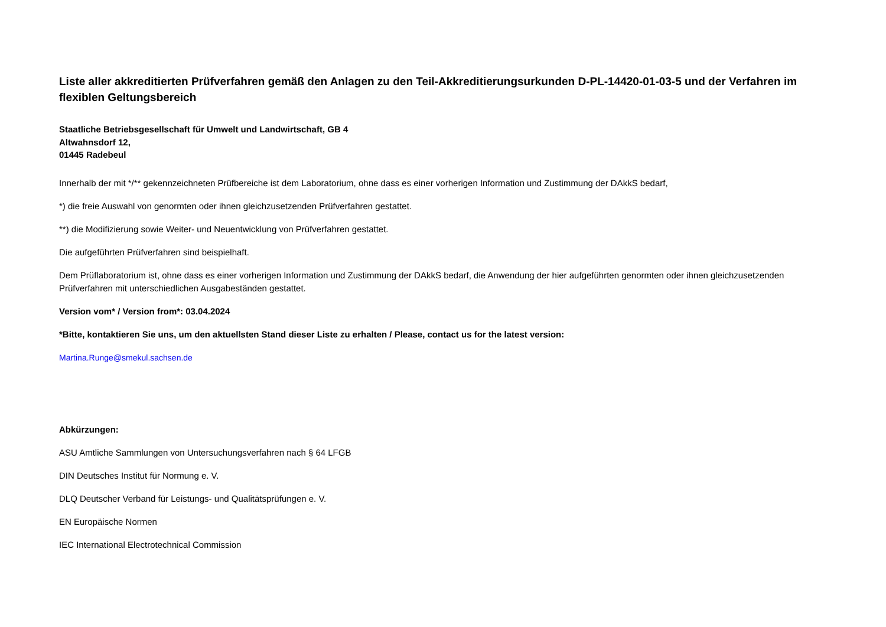Liste aller akkreditierten Prüfverfahren gemäß den Anlagen zu den Teil-Akkreditierungsurkunden D-PL-14420-01-03-5 und der Verfahren im flexiblen Geltungsbereich
Staatliche Betriebsgesellschaft für Umwelt und Landwirtschaft, GB 4
Altwahnsdorf 12,
01445 Radebeul
Innerhalb der mit */** gekennzeichneten Prüfbereiche ist dem Laboratorium, ohne dass es einer vorherigen Information und Zustimmung der DAkkS bedarf,
*) die freie Auswahl von genormten oder ihnen gleichzusetzenden Prüfverfahren gestattet.
**) die Modifizierung sowie Weiter- und Neuentwicklung von Prüfverfahren gestattet.
Die aufgeführten Prüfverfahren sind beispielhaft.
Dem Prüflaboratorium ist, ohne dass es einer vorherigen Information und Zustimmung der DAkkS bedarf, die Anwendung der hier aufgeführten genormten oder ihnen gleichzusetzenden Prüfverfahren mit unterschiedlichen Ausgabeständen gestattet.
Version vom* / Version from*: 03.04.2024
*Bitte, kontaktieren Sie uns, um den aktuellsten Stand dieser Liste zu erhalten / Please, contact us for the latest version:
Martina.Runge@smekul.sachsen.de
Abkürzungen:
ASU Amtliche Sammlungen von Untersuchungsverfahren nach § 64 LFGB
DIN Deutsches Institut für Normung e. V.
DLQ Deutscher Verband für Leistungs- und Qualitätsprüfungen e. V.
EN Europäische Normen
IEC International Electrotechnical Commission